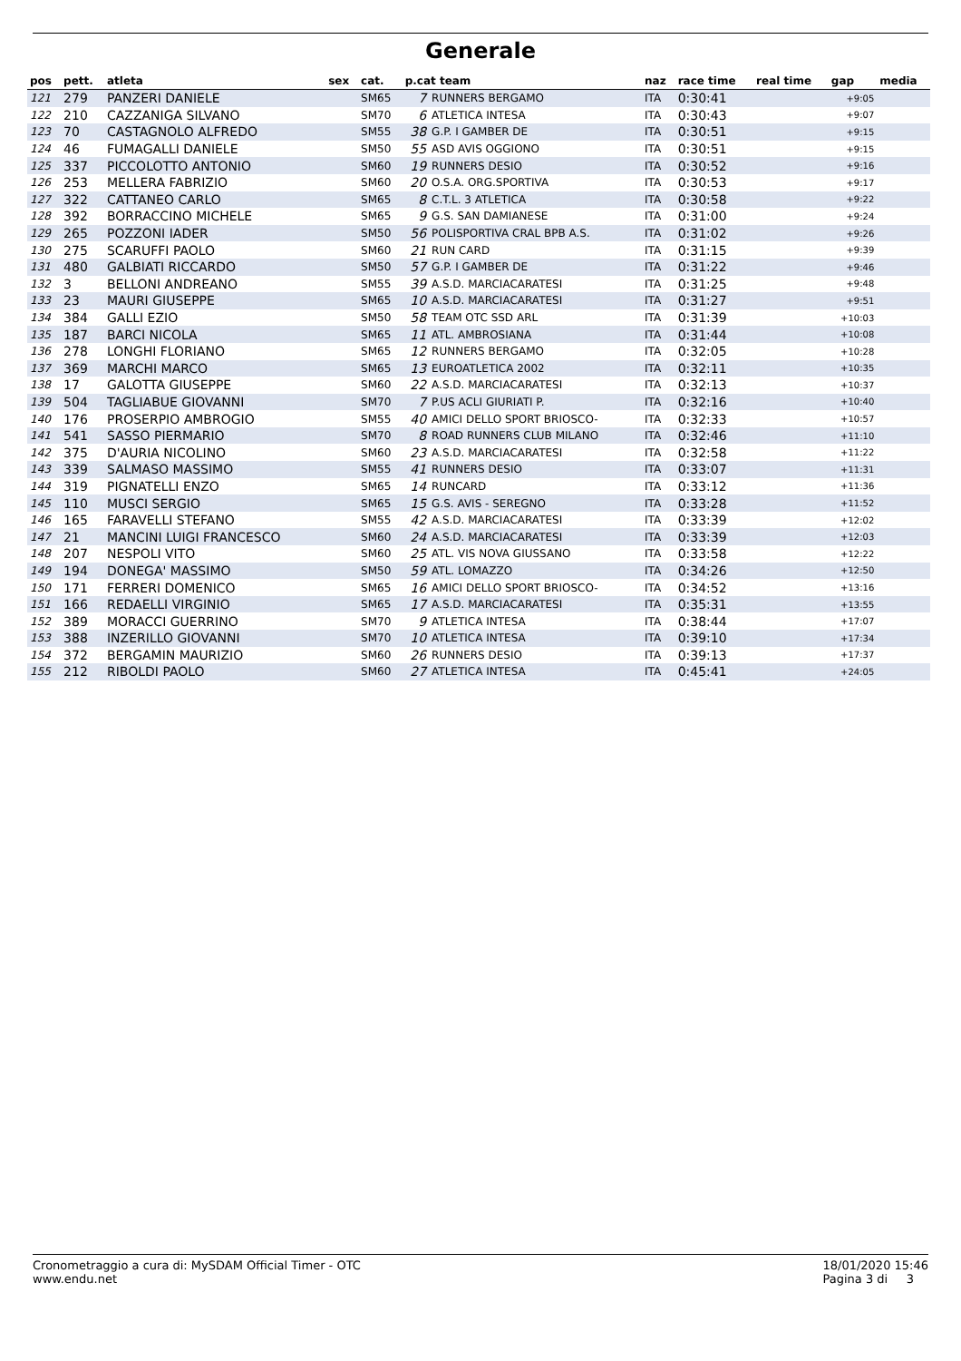Generale
| pos | pett. | atleta | sex | cat. | p.cat team | | naz | race time | real time | gap | media |
| --- | --- | --- | --- | --- | --- | --- | --- | --- | --- | --- | --- |
| 121 | 279 | PANZERI DANIELE | | SM65 | 7 | RUNNERS BERGAMO | ITA | 0:30:41 | | +9:05 | |
| 122 | 210 | CAZZANIGA SILVANO | | SM70 | 6 | ATLETICA INTESA | ITA | 0:30:43 | | +9:07 | |
| 123 | 70 | CASTAGNOLO ALFREDO | | SM55 | 38 | G.P. I GAMBER DE | ITA | 0:30:51 | | +9:15 | |
| 124 | 46 | FUMAGALLI DANIELE | | SM50 | 55 | ASD AVIS OGGIONO | ITA | 0:30:51 | | +9:15 | |
| 125 | 337 | PICCOLOTTO ANTONIO | | SM60 | 19 | RUNNERS DESIO | ITA | 0:30:52 | | +9:16 | |
| 126 | 253 | MELLERA FABRIZIO | | SM60 | 20 | O.S.A. ORG.SPORTIVA | ITA | 0:30:53 | | +9:17 | |
| 127 | 322 | CATTANEO CARLO | | SM65 | 8 | C.T.L. 3 ATLETICA | ITA | 0:30:58 | | +9:22 | |
| 128 | 392 | BORRACCINO MICHELE | | SM65 | 9 | G.S. SAN DAMIANESE | ITA | 0:31:00 | | +9:24 | |
| 129 | 265 | POZZONI IADER | | SM50 | 56 | POLISPORTIVA CRAL BPB A.S. | ITA | 0:31:02 | | +9:26 | |
| 130 | 275 | SCARUFFI PAOLO | | SM60 | 21 | RUN CARD | ITA | 0:31:15 | | +9:39 | |
| 131 | 480 | GALBIATI RICCARDO | | SM50 | 57 | G.P. I GAMBER DE | ITA | 0:31:22 | | +9:46 | |
| 132 | 3 | BELLONI ANDREANO | | SM55 | 39 | A.S.D. MARCIACARATESI | ITA | 0:31:25 | | +9:48 | |
| 133 | 23 | MAURI GIUSEPPE | | SM65 | 10 | A.S.D. MARCIACARATESI | ITA | 0:31:27 | | +9:51 | |
| 134 | 384 | GALLI EZIO | | SM50 | 58 | TEAM OTC SSD ARL | ITA | 0:31:39 | | +10:03 | |
| 135 | 187 | BARCI NICOLA | | SM65 | 11 | ATL. AMBROSIANA | ITA | 0:31:44 | | +10:08 | |
| 136 | 278 | LONGHI FLORIANO | | SM65 | 12 | RUNNERS BERGAMO | ITA | 0:32:05 | | +10:28 | |
| 137 | 369 | MARCHI MARCO | | SM65 | 13 | EUROATLETICA 2002 | ITA | 0:32:11 | | +10:35 | |
| 138 | 17 | GALOTTA GIUSEPPE | | SM60 | 22 | A.S.D. MARCIACARATESI | ITA | 0:32:13 | | +10:37 | |
| 139 | 504 | TAGLIABUE GIOVANNI | | SM70 | 7 | P.US ACLI GIURIATI P. | ITA | 0:32:16 | | +10:40 | |
| 140 | 176 | PROSERPIO AMBROGIO | | SM55 | 40 | AMICI DELLO SPORT BRIOSCO- | ITA | 0:32:33 | | +10:57 | |
| 141 | 541 | SASSO PIERMARIO | | SM70 | 8 | ROAD RUNNERS CLUB MILANO | ITA | 0:32:46 | | +11:10 | |
| 142 | 375 | D'AURIA NICOLINO | | SM60 | 23 | A.S.D. MARCIACARATESI | ITA | 0:32:58 | | +11:22 | |
| 143 | 339 | SALMASO MASSIMO | | SM55 | 41 | RUNNERS DESIO | ITA | 0:33:07 | | +11:31 | |
| 144 | 319 | PIGNATELLI ENZO | | SM65 | 14 | RUNCARD | ITA | 0:33:12 | | +11:36 | |
| 145 | 110 | MUSCI SERGIO | | SM65 | 15 | G.S. AVIS - SEREGNO | ITA | 0:33:28 | | +11:52 | |
| 146 | 165 | FARAVELLI STEFANO | | SM55 | 42 | A.S.D. MARCIACARATESI | ITA | 0:33:39 | | +12:02 | |
| 147 | 21 | MANCINI LUIGI FRANCESCO | | SM60 | 24 | A.S.D. MARCIACARATESI | ITA | 0:33:39 | | +12:03 | |
| 148 | 207 | NESPOLI VITO | | SM60 | 25 | ATL. VIS NOVA GIUSSANO | ITA | 0:33:58 | | +12:22 | |
| 149 | 194 | DONEGA' MASSIMO | | SM50 | 59 | ATL. LOMAZZO | ITA | 0:34:26 | | +12:50 | |
| 150 | 171 | FERRERI DOMENICO | | SM65 | 16 | AMICI DELLO SPORT BRIOSCO- | ITA | 0:34:52 | | +13:16 | |
| 151 | 166 | REDAELLI VIRGINIO | | SM65 | 17 | A.S.D. MARCIACARATESI | ITA | 0:35:31 | | +13:55 | |
| 152 | 389 | MORACCI GUERRINO | | SM70 | 9 | ATLETICA INTESA | ITA | 0:38:44 | | +17:07 | |
| 153 | 388 | INZERILLO GIOVANNI | | SM70 | 10 | ATLETICA INTESA | ITA | 0:39:10 | | +17:34 | |
| 154 | 372 | BERGAMIN MAURIZIO | | SM60 | 26 | RUNNERS DESIO | ITA | 0:39:13 | | +17:37 | |
| 155 | 212 | RIBOLDI PAOLO | | SM60 | 27 | ATLETICA INTESA | ITA | 0:45:41 | | +24:05 | |
Cronometraggio a cura di: MySDAM Official Timer - OTC
www.endu.net
18/01/2020 15:46
Pagina 3 di 3